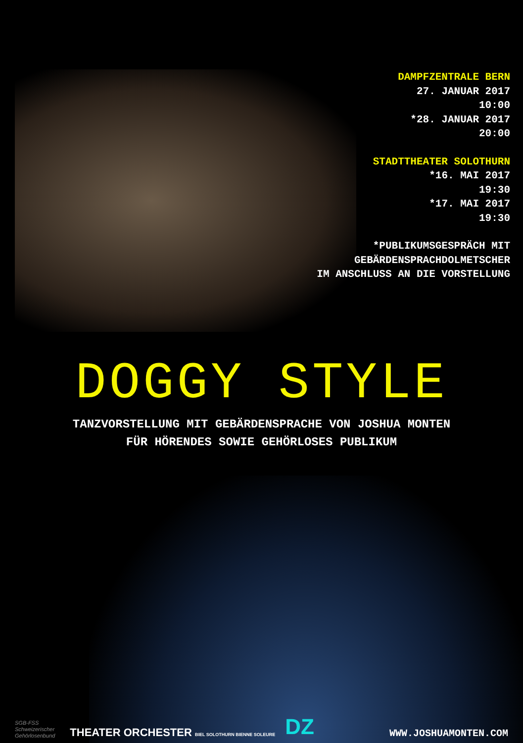DAMPFZENTRALE BERN
27. JANUAR 2017
10:00
*28. JANUAR 2017
20:00
STADTTHEATER SOLOTHURN
*16. MAI 2017
19:30
*17. MAI 2017
19:30
*PUBLIKUMSGESPRÄCH MIT
GEBÄRDENSPRACHDOLMETSCHER
IM ANSCHLUSS AN DIE VORSTELLUNG
DOGGY STYLE
TANZVORSTELLUNG MIT GEBÄRDENSPRACHE VON JOSHUA MONTEN
FÜR HÖRENDES SOWIE GEHÖRLOSES PUBLIKUM
SGB-FSS
Schweizerischer
Gehörlosenbund
THEATER ORCHESTER BIEL SOLOTHURN BIENNE SOLEURE
DZ
WWW.JOSHUAMONTEN.COM